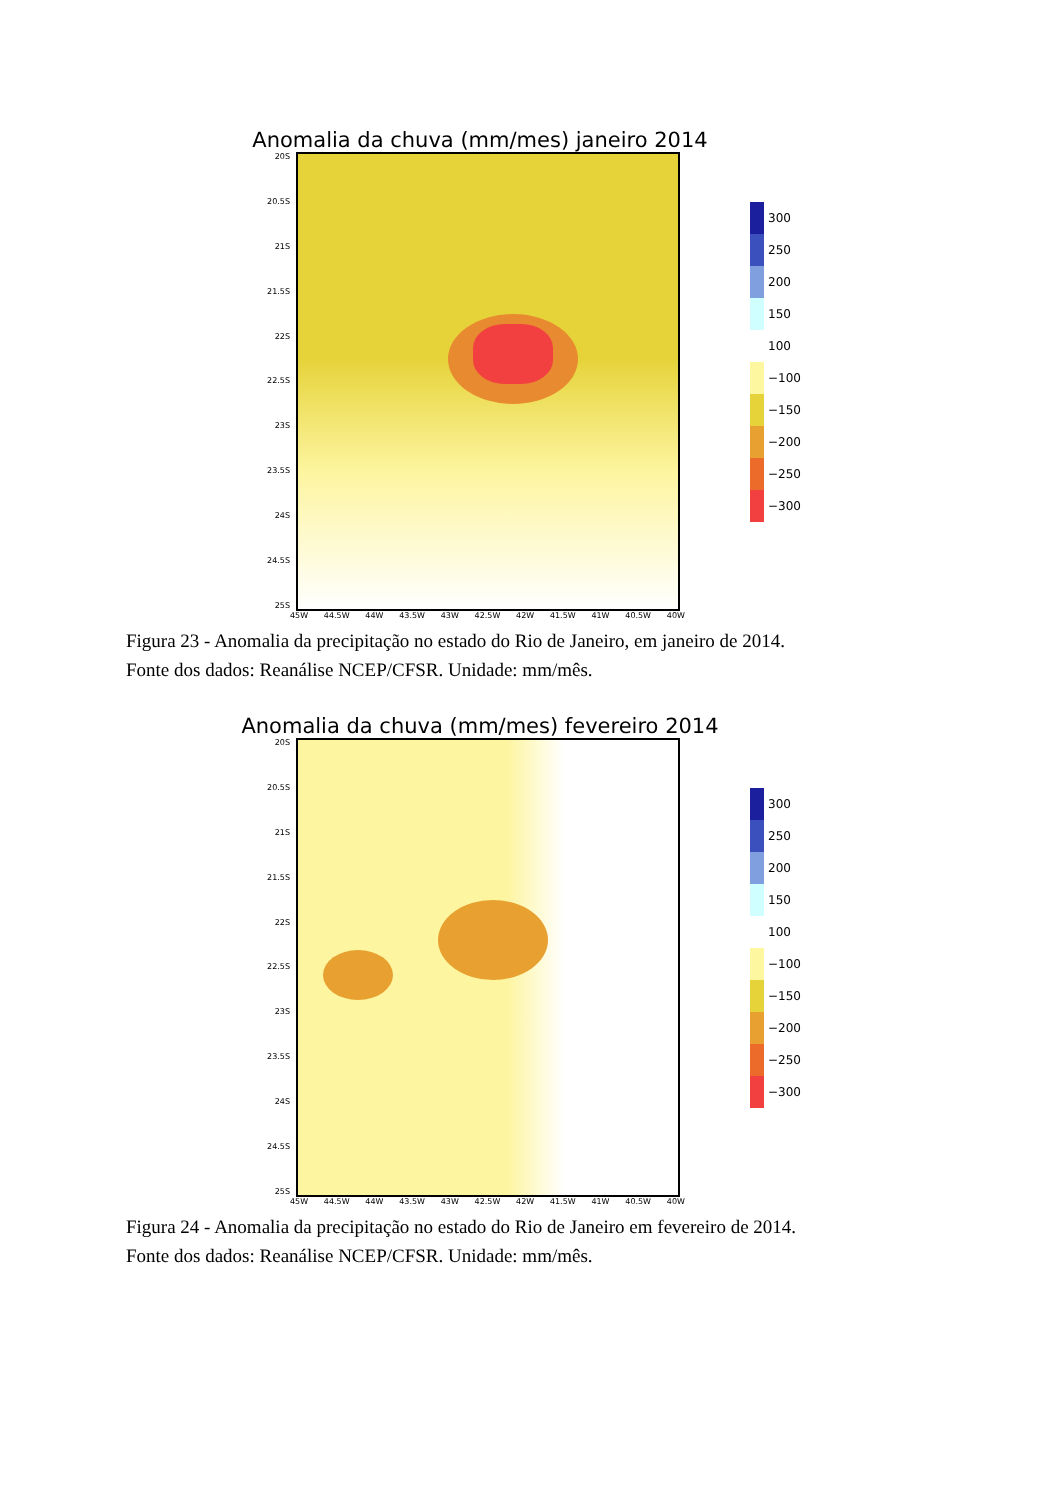Anomalia da chuva (mm/mes) janeiro 2014
20S
20.5S
21S
21.5S
22S
22.5S
23S
23.5S
24S
24.5S
25S
300
250
200
150
100
−100
−150
−200
−250
−300
45W 44.5W 44W 43.5W 43W 42.5W 42W 41.5W 41W 40.5W 40W
Figura 23 - Anomalia da precipitação no estado do Rio de Janeiro, em janeiro de 2014.
Fonte dos dados: Reanálise NCEP/CFSR. Unidade: mm/mês.
Anomalia da chuva (mm/mes) fevereiro 2014
20S
20.5S
21S
21.5S
22S
22.5S
23S
23.5S
24S
24.5S
25S
300
250
200
150
100
−100
−150
−200
−250
−300
45W 44.5W 44W 43.5W 43W 42.5W 42W 41.5W 41W 40.5W 40W
Figura 24 - Anomalia da precipitação no estado do Rio de Janeiro em fevereiro de 2014.
Fonte dos dados: Reanálise NCEP/CFSR. Unidade: mm/mês.